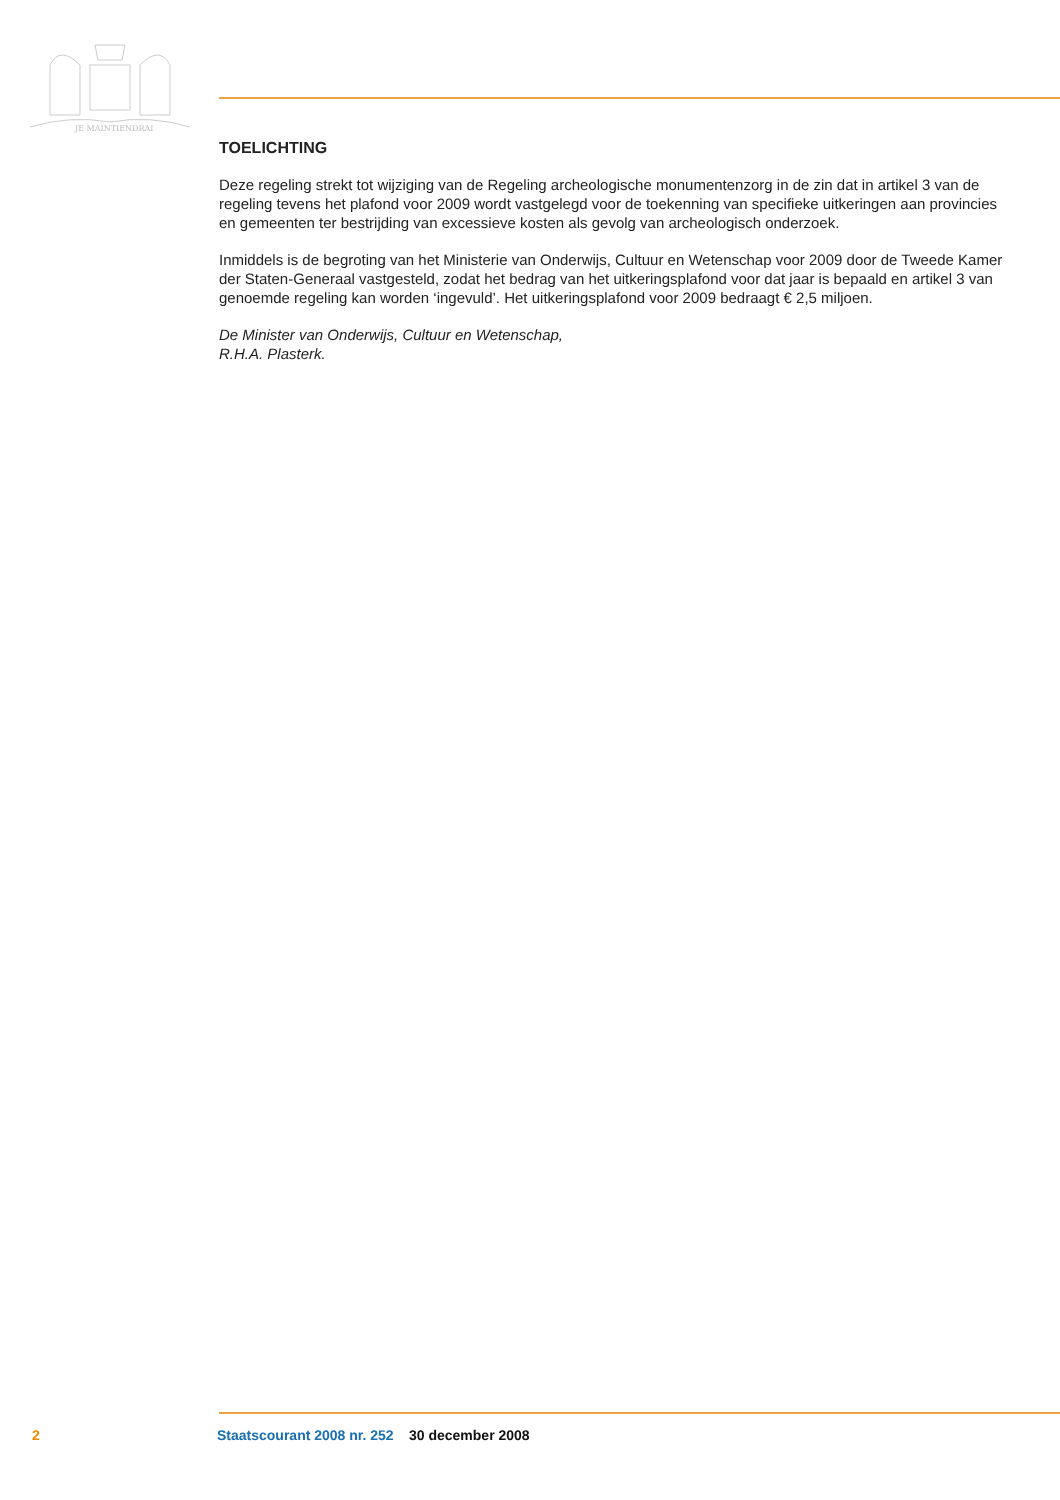JE MAINTIENDRAI
TOELICHTING
Deze regeling strekt tot wijziging van de Regeling archeologische monumentenzorg in de zin dat in artikel 3 van de regeling tevens het plafond voor 2009 wordt vastgelegd voor de toekenning van specifieke uitkeringen aan provincies en gemeenten ter bestrijding van excessieve kosten als gevolg van archeologisch onderzoek.
Inmiddels is de begroting van het Ministerie van Onderwijs, Cultuur en Wetenschap voor 2009 door de Tweede Kamer der Staten-Generaal vastgesteld, zodat het bedrag van het uitkeringsplafond voor dat jaar is bepaald en artikel 3 van genoemde regeling kan worden ‘ingevuld’. Het uitkeringsplafond voor 2009 bedraagt € 2,5 miljoen.
De Minister van Onderwijs, Cultuur en Wetenschap,
R.H.A. Plasterk.
2 Staatscourant 2008 nr. 252 30 december 2008